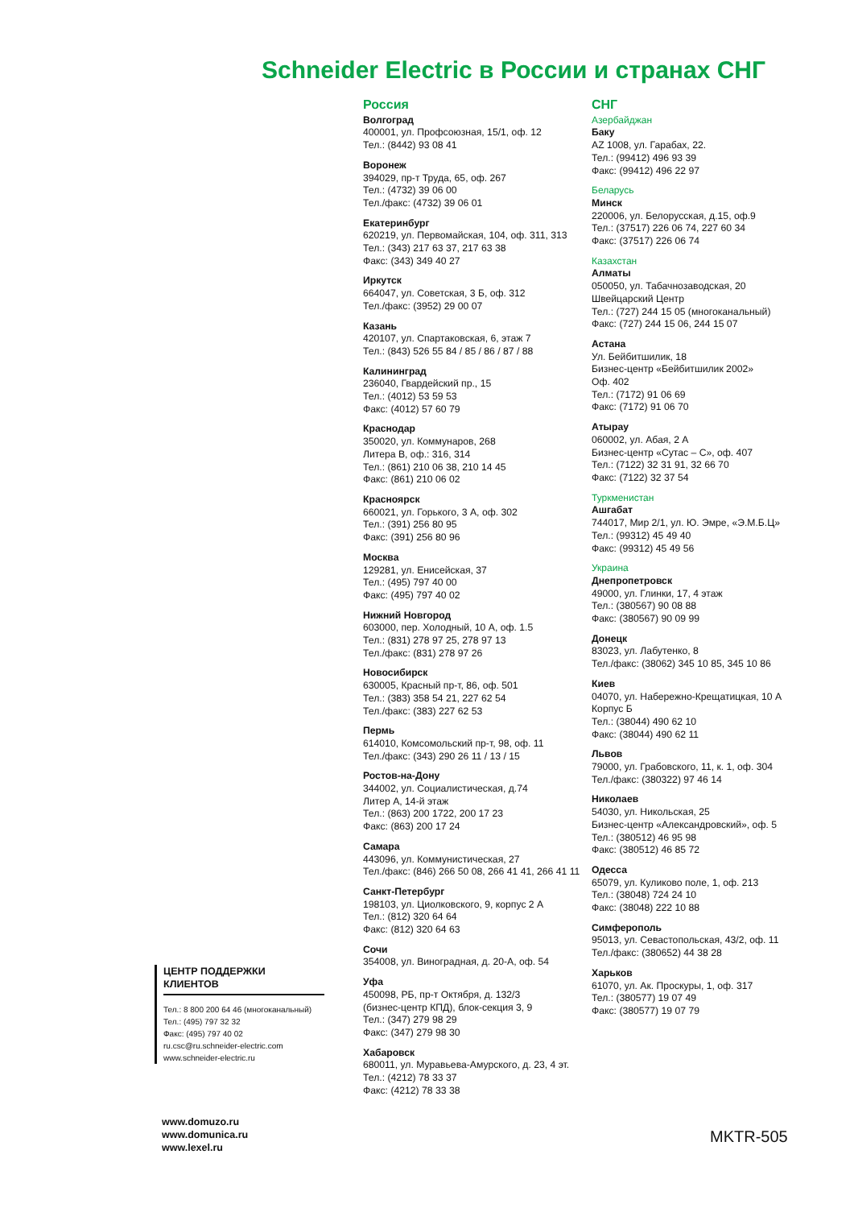Schneider Electric в России и странах СНГ
Россия
Волгоград
400001, ул. Профсоюзная, 15/1, оф. 12
Тел.: (8442) 93 08 41
Воронеж
394029, пр-т Труда, 65, оф. 267
Тел.: (4732) 39 06 00
Тел./факс: (4732) 39 06 01
Екатеринбург
620219, ул. Первомайская, 104, оф. 311, 313
Тел.: (343) 217 63 37, 217 63 38
Факс: (343) 349 40 27
Иркутск
664047, ул. Советская, 3 Б, оф. 312
Тел./факс: (3952) 29 00 07
Казань
420107, ул. Спартаковская, 6, этаж 7
Тел.: (843) 526 55 84 / 85 / 86 / 87 / 88
Калининград
236040, Гвардейский пр., 15
Тел.: (4012) 53 59 53
Факс: (4012) 57 60 79
Краснодар
350020, ул. Коммунаров, 268
Литера В, оф.: 316, 314
Тел.: (861) 210 06 38, 210 14 45
Факс: (861) 210 06 02
Красноярск
660021, ул. Горького, 3 А, оф. 302
Тел.: (391) 256 80 95
Факс: (391) 256 80 96
Москва
129281, ул. Енисейская, 37
Тел.: (495) 797 40 00
Факс: (495) 797 40 02
Нижний Новгород
603000, пер. Холодный, 10 А, оф. 1.5
Тел.: (831) 278 97 25, 278 97 13
Тел./факс: (831) 278 97 26
Новосибирск
630005, Красный пр-т, 86, оф. 501
Тел.: (383) 358 54 21, 227 62 54
Тел./факс: (383) 227 62 53
Пермь
614010, Комсомольский пр-т, 98, оф. 11
Тел./факс: (343) 290 26 11 / 13 / 15
Ростов-на-Дону
344002, ул. Социалистическая, д.74
Литер А, 14-й этаж
Тел.: (863) 200 1722, 200 17 23
Факс: (863) 200 17 24
Самара
443096, ул. Коммунистическая, 27
Тел./факс: (846) 266 50 08, 266 41 41, 266 41 11
Санкт-Петербург
198103, ул. Циолковского, 9, корпус 2 А
Тел.: (812) 320 64 64
Факс: (812) 320 64 63
Сочи
354008, ул. Виноградная, д. 20-А, оф. 54
Уфа
450098, РБ, пр-т Октября, д. 132/3
(бизнес-центр КПД), блок-секция 3, 9
Тел.: (347) 279 98 29
Факс: (347) 279 98 30
Хабаровск
680011, ул. Муравьева-Амурского, д. 23, 4 эт.
Тел.: (4212) 78 33 37
Факс: (4212) 78 33 38
СНГ
Азербайджан
Баку
AZ 1008, ул. Гарабах, 22.
Тел.: (99412) 496 93 39
Факс: (99412) 496 22 97
Беларусь
Минск
220006, ул. Белорусская, д.15, оф.9
Тел.: (37517) 226 06 74, 227 60 34
Факс: (37517) 226 06 74
Казахстан
Алматы
050050, ул. Табачнозаводская, 20
Швейцарский Центр
Тел.: (727) 244 15 05 (многоканальный)
Факс: (727) 244 15 06, 244 15 07
Астана
Ул. Бейбитшилик, 18
Бизнес-центр «Бейбитшилик 2002»
Оф. 402
Тел.: (7172) 91 06 69
Факс: (7172) 91 06 70
Атырау
060002, ул. Абая, 2 А
Бизнес-центр «Сутас – С», оф. 407
Тел.: (7122) 32 31 91, 32 66 70
Факс: (7122) 32 37 54
Туркменистан
Ашгабат
744017, Мир 2/1, ул. Ю. Эмре, «Э.М.Б.Ц»
Тел.: (99312) 45 49 40
Факс: (99312) 45 49 56
Украина
Днепропетровск
49000, ул. Глинки, 17, 4 этаж
Тел.: (380567) 90 08 88
Факс: (380567) 90 09 99
Донецк
83023, ул. Лабутенко, 8
Тел./факс: (38062) 345 10 85, 345 10 86
Киев
04070, ул. Набережно-Крещатицкая, 10 А
Корпус Б
Тел.: (38044) 490 62 10
Факс: (38044) 490 62 11
Львов
79000, ул. Грабовского, 11, к. 1, оф. 304
Тел./факс: (380322) 97 46 14
Николаев
54030, ул. Никольская, 25
Бизнес-центр «Александровский», оф. 5
Тел.: (380512) 46 95 98
Факс: (380512) 46 85 72
Одесса
65079, ул. Куликово поле, 1, оф. 213
Тел.: (38048) 724 24 10
Факс: (38048) 222 10 88
Симферополь
95013, ул. Севастопольская, 43/2, оф. 11
Тел./факс: (380652) 44 38 28
Харьков
61070, ул. Ак. Проскуры, 1, оф. 317
Тел.: (380577) 19 07 49
Факс: (380577) 19 07 79
ЦЕНТР ПОДДЕРЖКИ
КЛИЕНТОВ
Тел.: 8 800 200 64 46 (многоканальный)
Тел.: (495) 797 32 32
Факс: (495) 797 40 02
ru.csc@ru.schneider-electric.com
www.schneider-electric.ru
www.domuzo.ru
www.domunica.ru
www.lexel.ru
MKTR-505